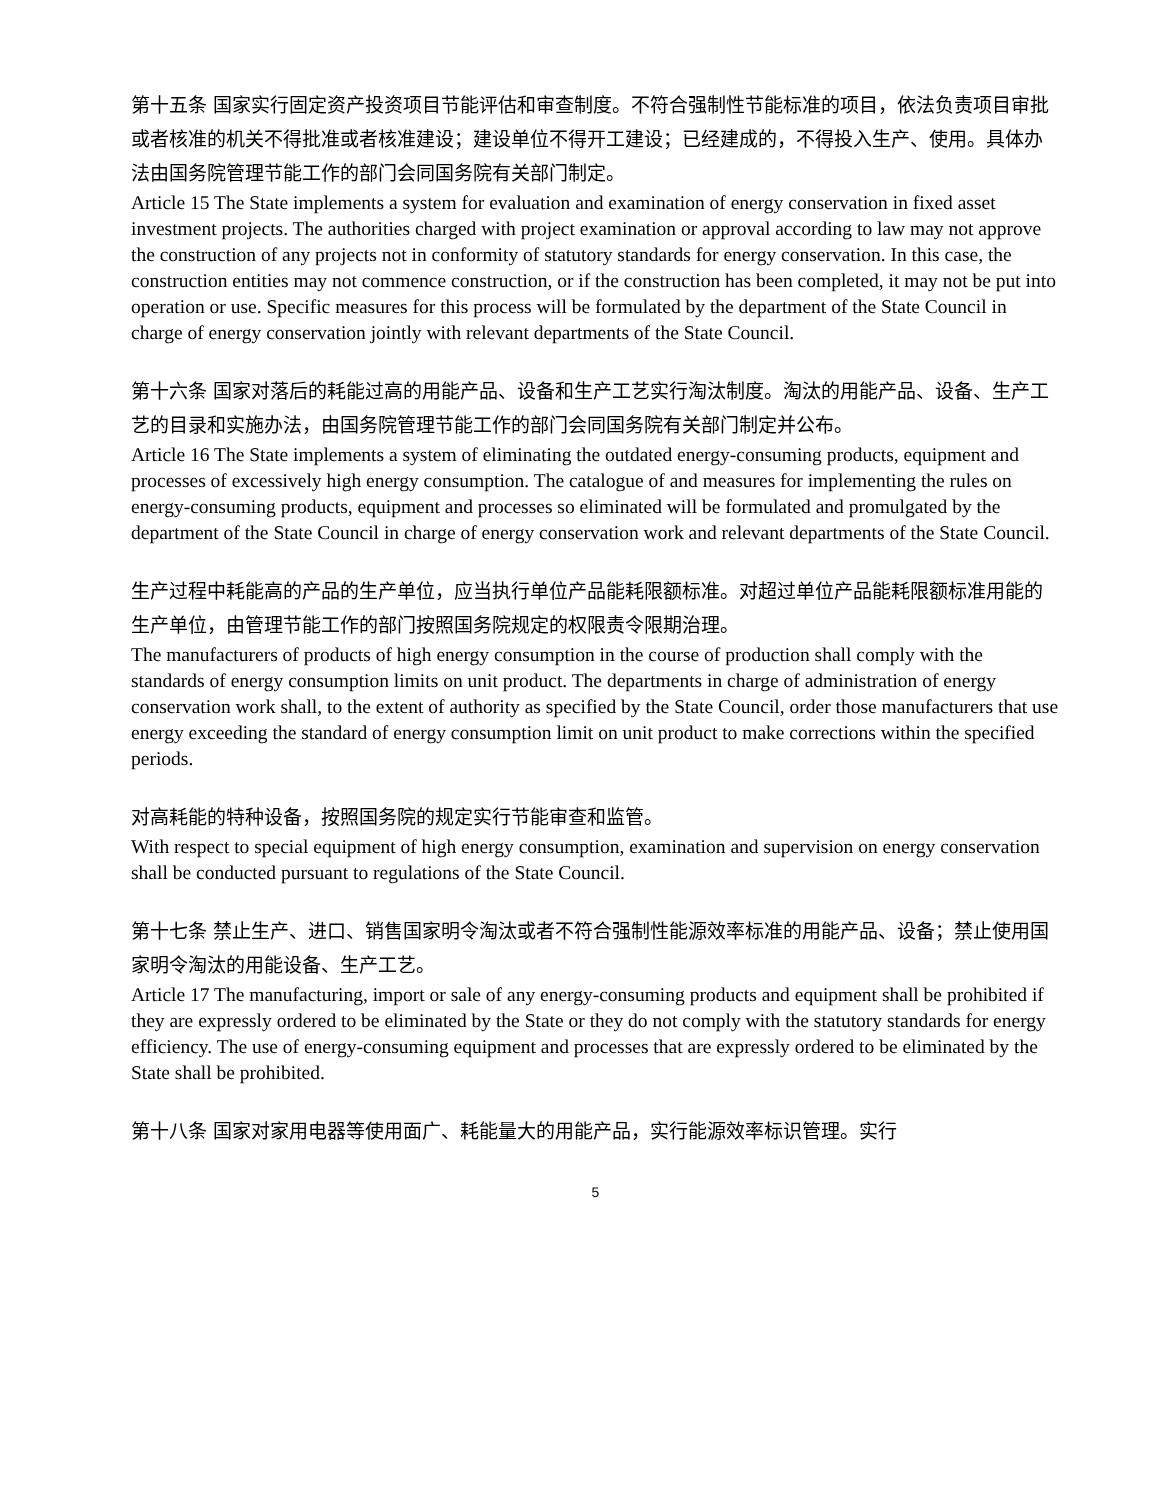第十五条 国家实行固定资产投资项目节能评估和审查制度。不符合强制性节能标准的项目，依法负责项目审批或者核准的机关不得批准或者核准建设；建设单位不得开工建设；已经建成的，不得投入生产、使用。具体办法由国务院管理节能工作的部门会同国务院有关部门制定。
Article 15 The State implements a system for evaluation and examination of energy conservation in fixed asset investment projects. The authorities charged with project examination or approval according to law may not approve the construction of any projects not in conformity of statutory standards for energy conservation. In this case, the construction entities may not commence construction, or if the construction has been completed, it may not be put into operation or use. Specific measures for this process will be formulated by the department of the State Council in charge of energy conservation jointly with relevant departments of the State Council.
第十六条 国家对落后的耗能过高的用能产品、设备和生产工艺实行淘汰制度。淘汰的用能产品、设备、生产工艺的目录和实施办法，由国务院管理节能工作的部门会同国务院有关部门制定并公布。
Article 16 The State implements a system of eliminating the outdated energy-consuming products, equipment and processes of excessively high energy consumption. The catalogue of and measures for implementing the rules on energy-consuming products, equipment and processes so eliminated will be formulated and promulgated by the department of the State Council in charge of energy conservation work and relevant departments of the State Council.
生产过程中耗能高的产品的生产单位，应当执行单位产品能耗限额标准。对超过单位产品能耗限额标准用能的生产单位，由管理节能工作的部门按照国务院规定的权限责令限期治理。
The manufacturers of products of high energy consumption in the course of production shall comply with the standards of energy consumption limits on unit product. The departments in charge of administration of energy conservation work shall, to the extent of authority as specified by the State Council, order those manufacturers that use energy exceeding the standard of energy consumption limit on unit product to make corrections within the specified periods.
对高耗能的特种设备，按照国务院的规定实行节能审查和监管。
With respect to special equipment of high energy consumption, examination and supervision on energy conservation shall be conducted pursuant to regulations of the State Council.
第十七条 禁止生产、进口、销售国家明令淘汰或者不符合强制性能源效率标准的用能产品、设备；禁止使用国家明令淘汰的用能设备、生产工艺。
Article 17 The manufacturing, import or sale of any energy-consuming products and equipment shall be prohibited if they are expressly ordered to be eliminated by the State or they do not comply with the statutory standards for energy efficiency. The use of energy-consuming equipment and processes that are expressly ordered to be eliminated by the State shall be prohibited.
第十八条 国家对家用电器等使用面广、耗能量大的用能产品，实行能源效率标识管理。实行
5